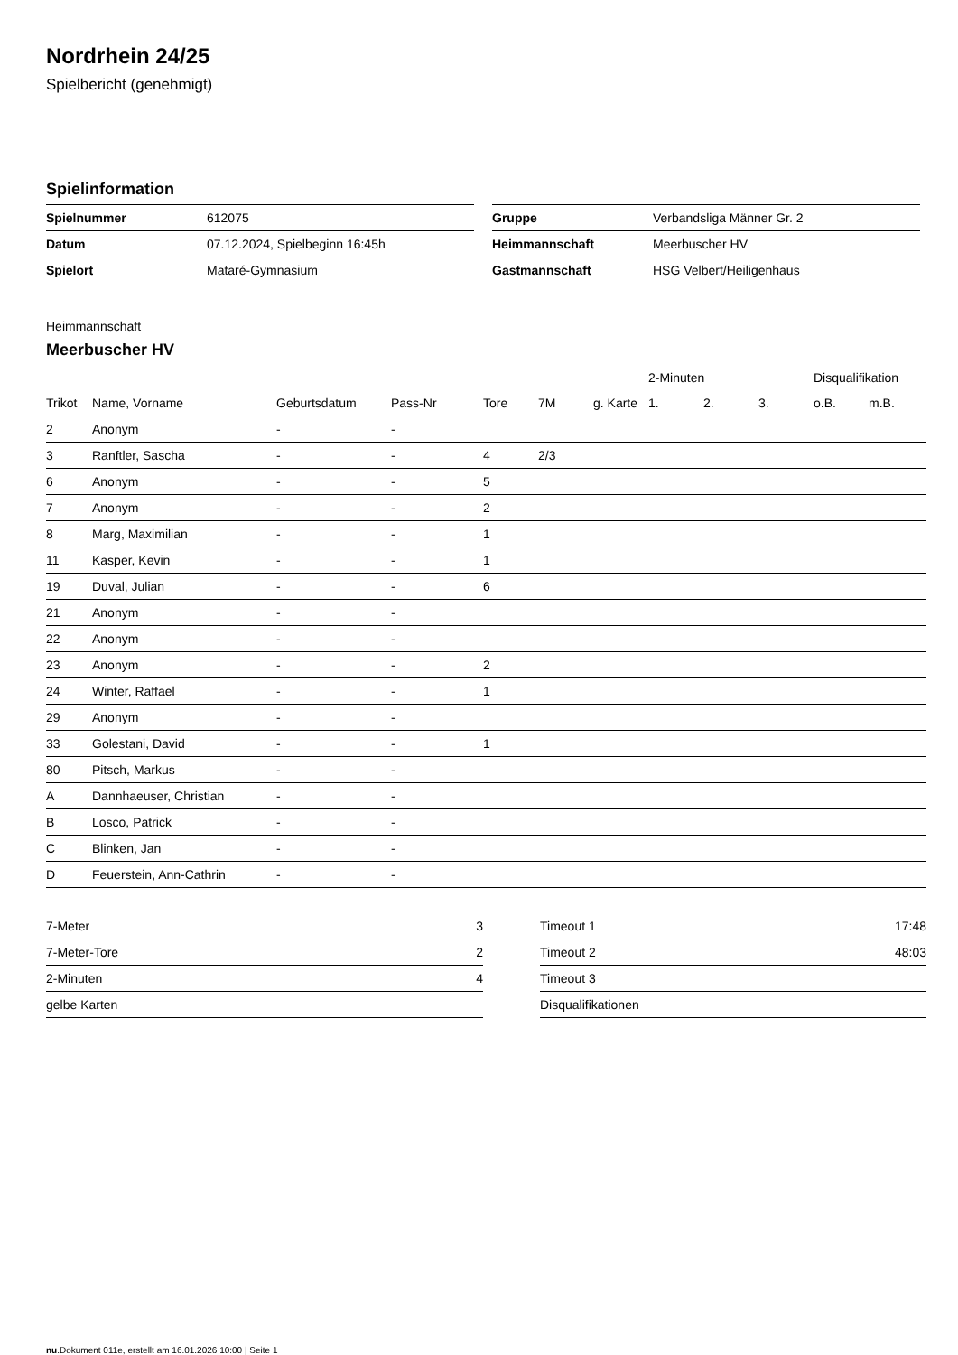Nordrhein 24/25
Spielbericht (genehmigt)
Spielinformation
| Spielnummer | 612075 |
| Datum | 07.12.2024, Spielbeginn 16:45h |
| Spielort | Mataré-Gymnasium |
| Gruppe | Verbandsliga Männer Gr. 2 |
| Heimmannschaft | Meerbuscher HV |
| Gastmannschaft | HSG Velbert/Heiligenhaus |
Heimmannschaft
Meerbuscher HV
| | | | | | | | 2-Minuten | | | Disqualifikation | |
| --- | --- | --- | --- | --- | --- | --- | --- | --- | --- | --- | --- |
| Trikot | Name, Vorname | Geburtsdatum | Pass-Nr | Tore | 7M | g. Karte | 1. | 2. | 3. | o.B. | m.B. |
| 2 | Anonym | - | - | | | | | | | | |
| 3 | Ranftler, Sascha | - | - | 4 | 2/3 | | | | | | |
| 6 | Anonym | - | - | 5 | | | | | | | |
| 7 | Anonym | - | - | 2 | | | | | | | |
| 8 | Marg, Maximilian | - | - | 1 | | | | | | | |
| 11 | Kasper, Kevin | - | - | 1 | | | | | | | |
| 19 | Duval, Julian | - | - | 6 | | | | | | | |
| 21 | Anonym | - | - | | | | | | | | |
| 22 | Anonym | - | - | | | | | | | | |
| 23 | Anonym | - | - | 2 | | | | | | | |
| 24 | Winter, Raffael | - | - | 1 | | | | | | | |
| 29 | Anonym | - | - | | | | | | | | |
| 33 | Golestani, David | - | - | 1 | | | | | | | |
| 80 | Pitsch, Markus | - | - | | | | | | | | |
| A | Dannhaeuser, Christian | - | - | | | | | | | | |
| B | Losco, Patrick | - | - | | | | | | | | |
| C | Blinken, Jan | - | - | | | | | | | | |
| D | Feuerstein, Ann-Cathrin | - | - | | | | | | | | |
| 7-Meter | 3 |
| 7-Meter-Tore | 2 |
| 2-Minuten | 4 |
| gelbe Karten | |
| Timeout 1 | 17:48 |
| Timeout 2 | 48:03 |
| Timeout 3 | |
| Disqualifikationen | |
nu.Dokument 011e, erstellt am 16.01.2026 10:00 | Seite 1